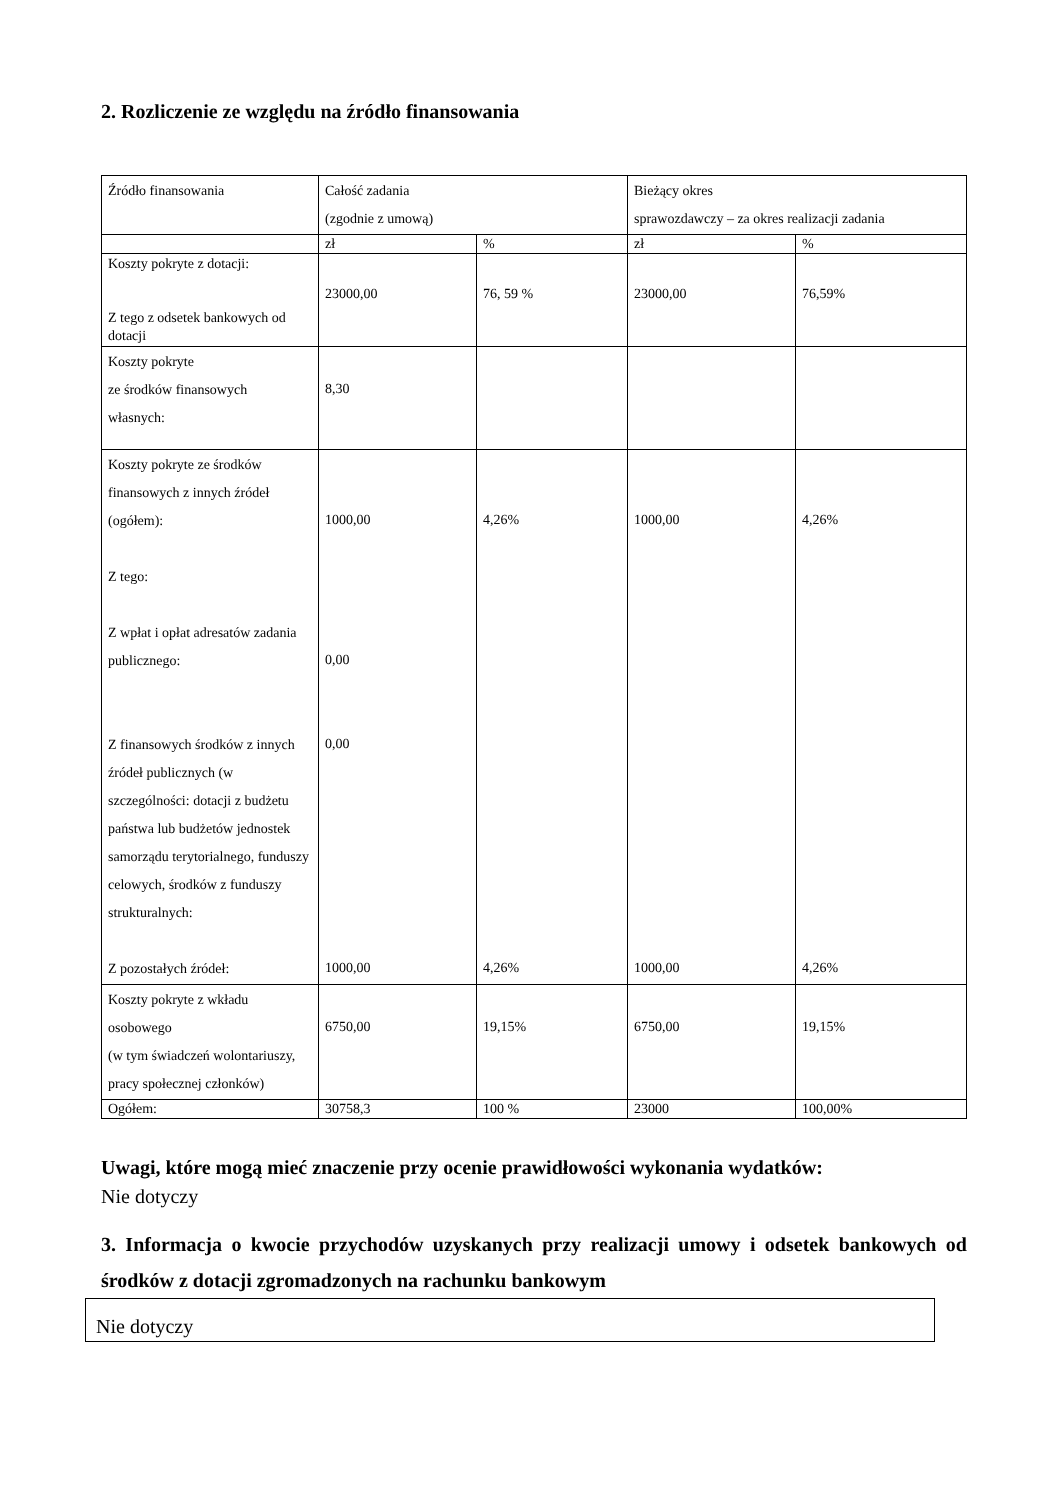2. Rozliczenie ze względu na źródło finansowania
| Źródło finansowania | Całość zadania (zgodnie z umową) | | Bieżący okres sprawozdawczy – za okres realizacji zadania | |
| | zł | % | zł | % |
| Koszty pokryte z dotacji: Z tego z odsetek bankowych od dotacji | 23000,00 | 76, 59 % | 23000,00 | 76,59% |
| Koszty pokryte ze środków finansowych własnych: | 8,30 | | | |
| Koszty pokryte ze środków finansowych z innych źródeł (ogółem): Z tego: Z wpłat i opłat adresatów zadania publicznego: Z finansowych środków z innych źródeł publicznych (w szczególności: dotacji z budżetu państwa lub budżetów jednostek samorządu terytorialnego, funduszy celowych, środków z funduszy strukturalnych: Z pozostałych źródeł: | 1000,00 0,00 0,00 1000,00 | 4,26% 4,26% | 1000,00 1000,00 | 4,26% 4,26% |
| Koszty pokryte z wkładu osobowego (w tym świadczeń wolontariuszy, pracy społecznej członków) | 6750,00 | 19,15% | 6750,00 | 19,15% |
| Ogółem: | 30758,3 | 100 % | 23000 | 100,00% |
Uwagi, które mogą mieć znaczenie przy ocenie prawidłowości wykonania wydatków:
Nie dotyczy
3. Informacja o kwocie przychodów uzyskanych przy realizacji umowy i odsetek bankowych od środków z dotacji zgromadzonych na rachunku bankowym
Nie dotyczy